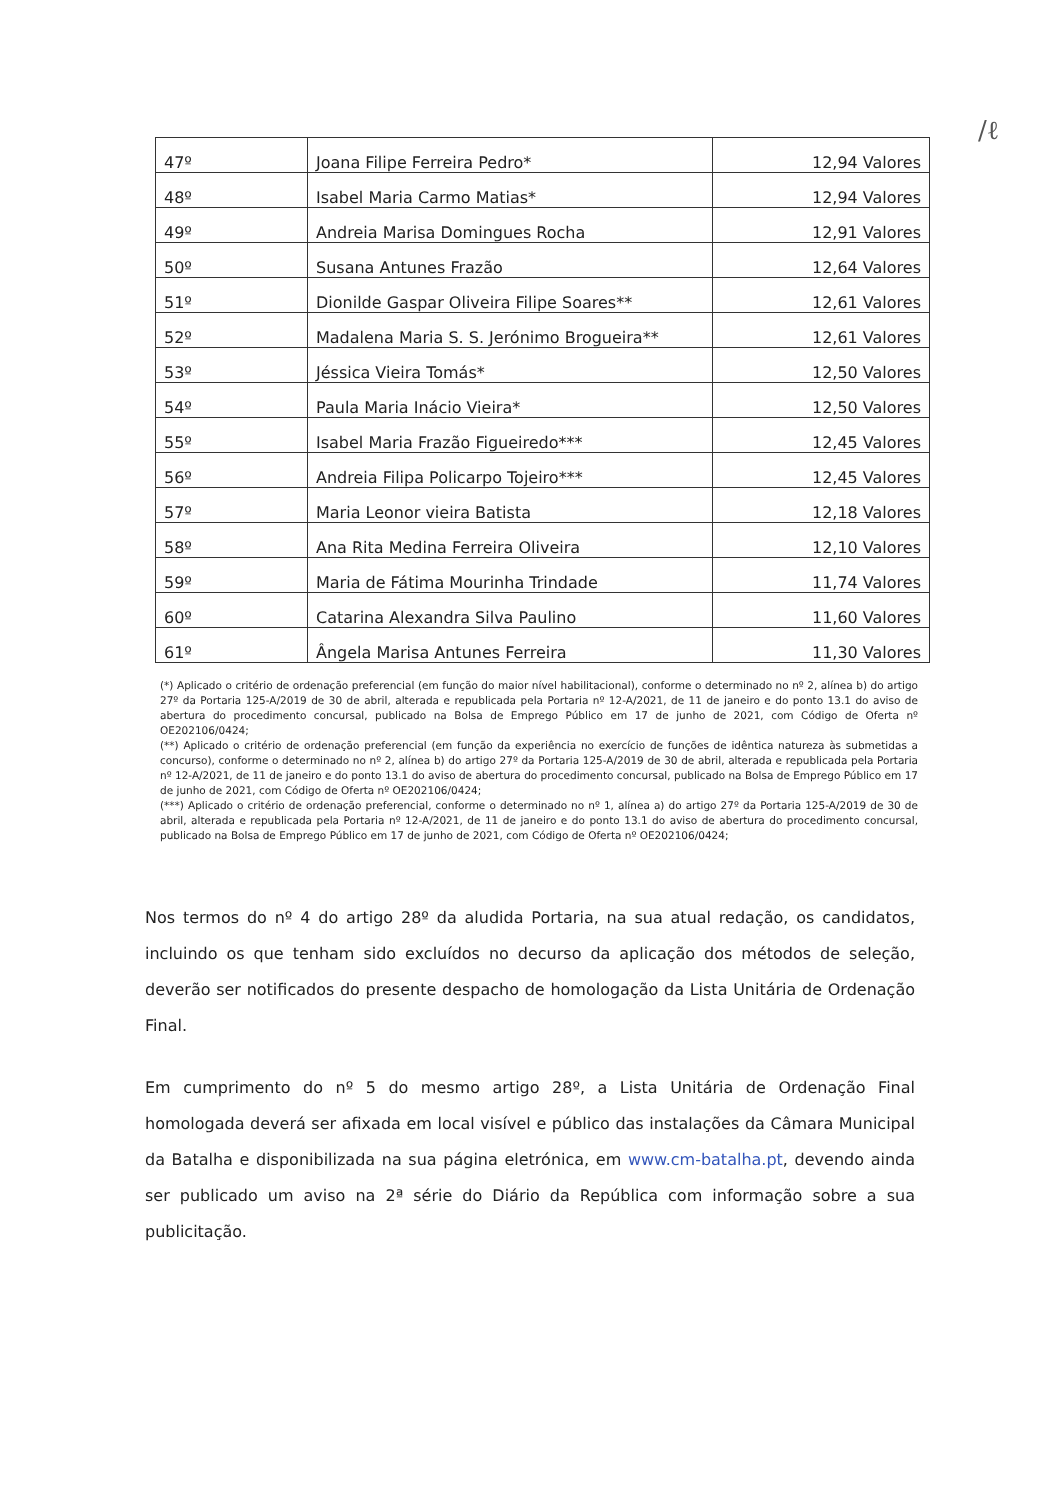∕ℓ
| 47º | Joana Filipe Ferreira Pedro* | 12,94 Valores |
| 48º | Isabel Maria Carmo Matias* | 12,94 Valores |
| 49º | Andreia Marisa Domingues Rocha | 12,91 Valores |
| 50º | Susana Antunes Frazão | 12,64 Valores |
| 51º | Dionilde Gaspar Oliveira Filipe Soares** | 12,61 Valores |
| 52º | Madalena Maria S. S. Jerónimo Brogueira** | 12,61 Valores |
| 53º | Jéssica Vieira Tomás* | 12,50 Valores |
| 54º | Paula Maria Inácio Vieira* | 12,50 Valores |
| 55º | Isabel Maria Frazão Figueiredo*** | 12,45 Valores |
| 56º | Andreia Filipa Policarpo Tojeiro*** | 12,45 Valores |
| 57º | Maria Leonor vieira Batista | 12,18 Valores |
| 58º | Ana Rita Medina Ferreira Oliveira | 12,10 Valores |
| 59º | Maria de Fátima Mourinha Trindade | 11,74 Valores |
| 60º | Catarina Alexandra Silva Paulino | 11,60 Valores |
| 61º | Ângela Marisa Antunes Ferreira | 11,30 Valores |
(*) Aplicado o critério de ordenação preferencial (em função do maior nível habilitacional), conforme o determinado no nº 2, alínea b) do artigo 27º da Portaria 125-A/2019 de 30 de abril, alterada e republicada pela Portaria nº 12-A/2021, de 11 de janeiro e do ponto 13.1 do aviso de abertura do procedimento concursal, publicado na Bolsa de Emprego Público em 17 de junho de 2021, com Código de Oferta nº OE202106/0424;
(**) Aplicado o critério de ordenação preferencial (em função da experiência no exercício de funções de idêntica natureza às submetidas a concurso), conforme o determinado no nº 2, alínea b) do artigo 27º da Portaria 125-A/2019 de 30 de abril, alterada e republicada pela Portaria nº 12-A/2021, de 11 de janeiro e do ponto 13.1 do aviso de abertura do procedimento concursal, publicado na Bolsa de Emprego Público em 17 de junho de 2021, com Código de Oferta nº OE202106/0424;
(***) Aplicado o critério de ordenação preferencial, conforme o determinado no nº 1, alínea a) do artigo 27º da Portaria 125-A/2019 de 30 de abril, alterada e republicada pela Portaria nº 12-A/2021, de 11 de janeiro e do ponto 13.1 do aviso de abertura do procedimento concursal, publicado na Bolsa de Emprego Público em 17 de junho de 2021, com Código de Oferta nº OE202106/0424;
Nos termos do nº 4 do artigo 28º da aludida Portaria, na sua atual redação, os candidatos, incluindo os que tenham sido excluídos no decurso da aplicação dos métodos de seleção, deverão ser notificados do presente despacho de homologação da Lista Unitária de Ordenação Final.
Em cumprimento do nº 5 do mesmo artigo 28º, a Lista Unitária de Ordenação Final homologada deverá ser afixada em local visível e público das instalações da Câmara Municipal da Batalha e disponibilizada na sua página eletrónica, em www.cm-batalha.pt, devendo ainda ser publicado um aviso na 2ª série do Diário da República com informação sobre a sua publicitação.